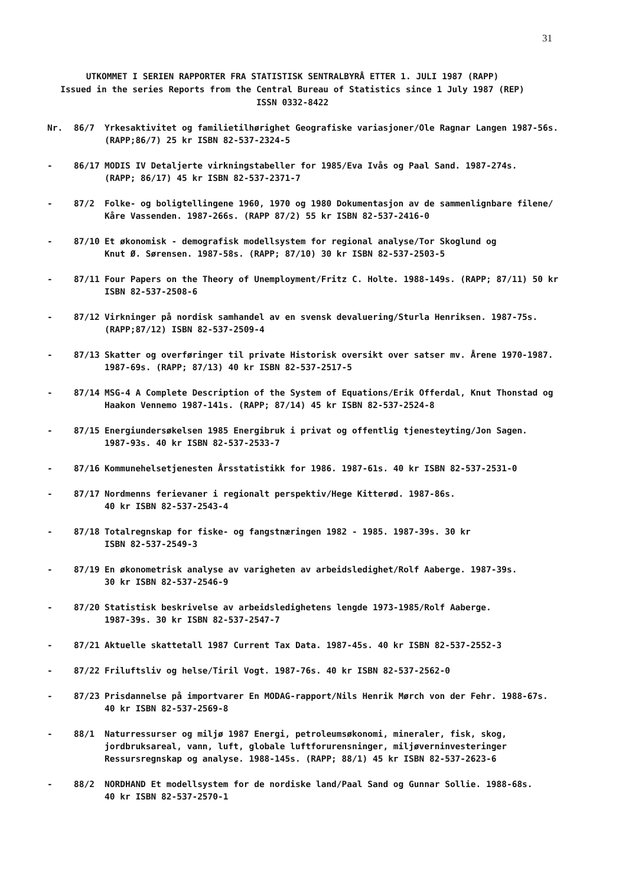31
UTKOMMET I SERIEN RAPPORTER FRA STATISTISK SENTRALBYRÅ ETTER 1. JULI 1987 (RAPP)
Issued in the series Reports from the Central Bureau of Statistics since 1 July 1987 (REP)
ISSN 0332-8422
Nr. 86/7 Yrkesaktivitet og familietilhørighet Geografiske variasjoner/Ole Ragnar Langen 1987-56s.
(RAPP;86/7) 25 kr ISBN 82-537-2324-5
- 86/17 MODIS IV Detaljerte virkningstabeller for 1985/Eva Ivås og Paal Sand. 1987-274s.
(RAPP; 86/17) 45 kr ISBN 82-537-2371-7
- 87/2 Folke- og boligtellingene 1960, 1970 og 1980 Dokumentasjon av de sammenlignbare filene/
Kåre Vassenden. 1987-266s. (RAPP 87/2) 55 kr ISBN 82-537-2416-0
- 87/10 Et økonomisk - demografisk modellsystem for regional analyse/Tor Skoglund og
Knut Ø. Sørensen. 1987-58s. (RAPP; 87/10) 30 kr ISBN 82-537-2503-5
- 87/11 Four Papers on the Theory of Unemployment/Fritz C. Holte. 1988-149s. (RAPP; 87/11) 50 kr
ISBN 82-537-2508-6
- 87/12 Virkninger på nordisk samhandel av en svensk devaluering/Sturla Henriksen. 1987-75s.
(RAPP;87/12) ISBN 82-537-2509-4
- 87/13 Skatter og overføringer til private Historisk oversikt over satser mv. Årene 1970-1987.
1987-69s. (RAPP; 87/13) 40 kr ISBN 82-537-2517-5
- 87/14 MSG-4 A Complete Description of the System of Equations/Erik Offerdal, Knut Thonstad og
Haakon Vennemo 1987-141s. (RAPP; 87/14) 45 kr ISBN 82-537-2524-8
- 87/15 Energiundersøkelsen 1985 Energibruk i privat og offentlig tjenesteyting/Jon Sagen.
1987-93s. 40 kr ISBN 82-537-2533-7
- 87/16 Kommunehelsetjenesten Årsstatistikk for 1986. 1987-61s. 40 kr ISBN 82-537-2531-0
- 87/17 Nordmenns ferievaner i regionalt perspektiv/Hege Kitterød. 1987-86s.
40 kr ISBN 82-537-2543-4
- 87/18 Totalregnskap for fiske- og fangstnæringen 1982 - 1985. 1987-39s. 30 kr
ISBN 82-537-2549-3
- 87/19 En økonometrisk analyse av varigheten av arbeidsledighet/Rolf Aaberge. 1987-39s.
30 kr ISBN 82-537-2546-9
- 87/20 Statistisk beskrivelse av arbeidsledighetens lengde 1973-1985/Rolf Aaberge.
1987-39s. 30 kr ISBN 82-537-2547-7
- 87/21 Aktuelle skattetall 1987 Current Tax Data. 1987-45s. 40 kr ISBN 82-537-2552-3
- 87/22 Friluftsliv og helse/Tiril Vogt. 1987-76s. 40 kr ISBN 82-537-2562-0
- 87/23 Prisdannelse på importvarer En MODAG-rapport/Nils Henrik Mørch von der Fehr. 1988-67s.
40 kr ISBN 82-537-2569-8
- 88/1 Naturressurser og miljø 1987 Energi, petroleumsøkonomi, mineraler, fisk, skog,
jordbruksareal, vann, luft, globale luftforurensninger, miljøverninvesteringer
Ressursregnskap og analyse. 1988-145s. (RAPP; 88/1) 45 kr ISBN 82-537-2623-6
- 88/2 NORDHAND Et modellsystem for de nordiske land/Paal Sand og Gunnar Sollie. 1988-68s.
40 kr ISBN 82-537-2570-1